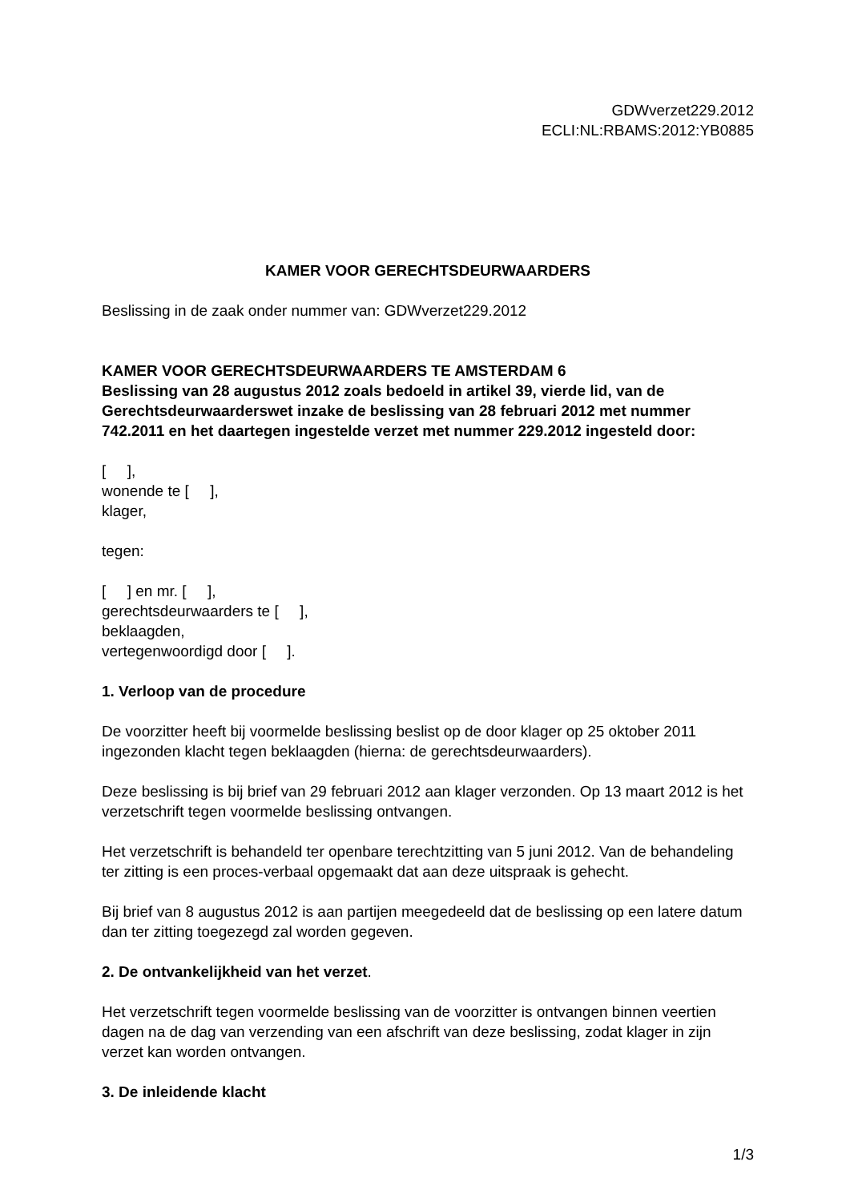GDWverzet229.2012
ECLI:NL:RBAMS:2012:YB0885
KAMER VOOR GERECHTSDEURWAARDERS
Beslissing in de zaak onder nummer van: GDWverzet229.2012
KAMER VOOR GERECHTSDEURWAARDERS TE AMSTERDAM 6
Beslissing van 28 augustus 2012 zoals bedoeld in artikel 39, vierde lid, van de Gerechtsdeurwaarderswet inzake de beslissing van 28 februari 2012 met nummer 742.2011 en het daartegen ingestelde verzet met nummer 229.2012 ingesteld door:
[ ],
wonende te [ ],
klager,
tegen:
[ ] en mr. [ ],
gerechtsdeurwaarders te [ ],
beklaagden,
vertegenwoordigd door [ ].
1. Verloop van de procedure
De voorzitter heeft bij voormelde beslissing beslist op de door klager op 25 oktober 2011 ingezonden klacht tegen beklaagden (hierna: de gerechtsdeurwaarders).
Deze beslissing is bij brief van 29 februari 2012 aan klager verzonden. Op 13 maart 2012 is het verzetschrift tegen voormelde beslissing ontvangen.
Het verzetschrift is behandeld ter openbare terechtzitting van 5 juni 2012. Van de behandeling ter zitting is een proces-verbaal opgemaakt dat aan deze uitspraak is gehecht.
Bij brief van 8 augustus 2012 is aan partijen meegedeeld dat de beslissing op een latere datum dan ter zitting toegezegd zal worden gegeven.
2. De ontvankelijkheid van het verzet.
Het verzetschrift tegen voormelde beslissing van de voorzitter is ontvangen binnen veertien dagen na de dag van verzending van een afschrift van deze beslissing, zodat klager in zijn verzet kan worden ontvangen.
3. De inleidende klacht
1/3